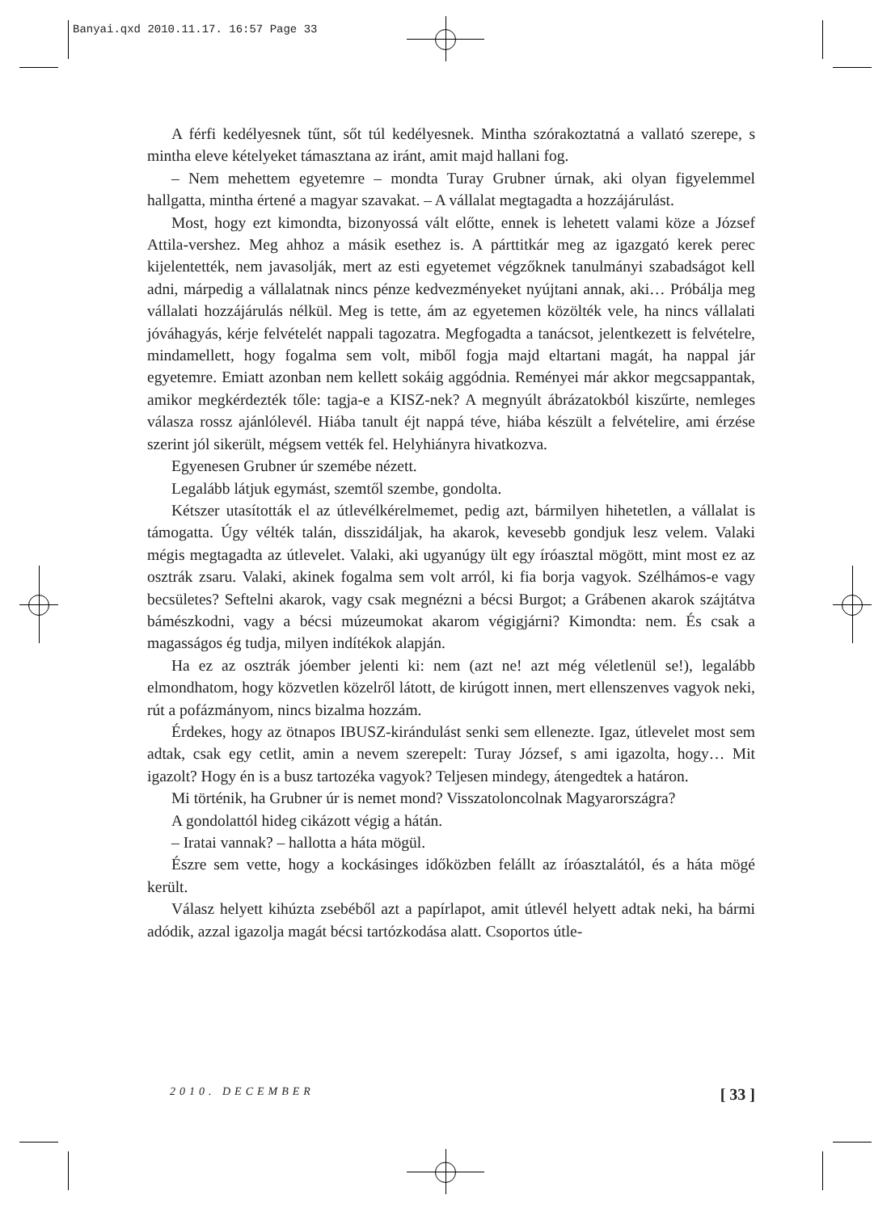Banyai.qxd 2010.11.17. 16:57 Page 33
A férfi kedélyesnek tűnt, sőt túl kedélyesnek. Mintha szórakoztatná a vallató szerepe, s mintha eleve kételyeket támasztana az iránt, amit majd hallani fog.
– Nem mehettem egyetemre – mondta Turay Grubner úrnak, aki olyan figyelemmel hallgatta, mintha értené a magyar szavakat. – A vállalat megtagadta a hozzájárulást.
Most, hogy ezt kimondta, bizonyossá vált előtte, ennek is lehetett valami köze a József Attila-vershez. Meg ahhoz a másik esethez is. A párttitkár meg az igazgató kerek perec kijelentették, nem javasolják, mert az esti egyetemet végzőknek tanulmányi szabadságot kell adni, márpedig a vállalatnak nincs pénze kedvezményeket nyújtani annak, aki… Próbálja meg vállalati hozzájárulás nélkül. Meg is tette, ám az egyetemen közölték vele, ha nincs vállalati jóváhagyás, kérje felvételét nappali tagozatra. Megfogadta a tanácsot, jelentkezett is felvételre, mindamellett, hogy fogalma sem volt, miből fogja majd eltartani magát, ha nappal jár egyetemre. Emiatt azonban nem kellett sokáig aggódnia. Reményei már akkor megcsappantak, amikor megkérdezték tőle: tagja-e a KISZ-nek? A megnyúlt ábrázatokból kiszűrte, nemleges válasza rossz ajánlólevél. Hiába tanult éjt nappá téve, hiába készült a felvételire, ami érzése szerint jól sikerült, mégsem vették fel. Helyhiányra hivatkozva.
Egyenesen Grubner úr szemébe nézett.
Legalább látjuk egymást, szemtől szembe, gondolta.
Kétszer utasították el az útlevélkérelmemet, pedig azt, bármilyen hihetetlen, a vállalat is támogatta. Úgy vélték talán, disszidáljak, ha akarok, kevesebb gondjuk lesz velem. Valaki mégis megtagadta az útlevelet. Valaki, aki ugyanúgy ült egy íróasztal mögött, mint most ez az osztrák zsaru. Valaki, akinek fogalma sem volt arról, ki fia borja vagyok. Szélhámos-e vagy becsületes? Seftelni akarok, vagy csak megnézni a bécsi Burgot; a Grábenen akarok szájtátva bámészkodni, vagy a bécsi múzeumokat akarom végigjárni? Kimondta: nem. És csak a magasságos ég tudja, milyen indítékok alapján.
Ha ez az osztrák jóember jelenti ki: nem (azt ne! azt még véletlenül se!), legalább elmondhatom, hogy közvetlen közelről látott, de kirúgott innen, mert ellenszenves vagyok neki, rút a pofázmányom, nincs bizalma hozzám.
Érdekes, hogy az ötnapos IBUSZ-kirándulást senki sem ellenezte. Igaz, útlevelet most sem adtak, csak egy cetlit, amin a nevem szerepelt: Turay József, s ami igazolta, hogy… Mit igazolt? Hogy én is a busz tartozéka vagyok? Teljesen mindegy, átengedtek a határon.
Mi történik, ha Grubner úr is nemet mond? Visszatoloncolnak Magyarországra?
A gondolattól hideg cikázott végig a hátán.
– Iratai vannak? – hallotta a háta mögül.
Észre sem vette, hogy a kockásinges időközben felállt az íróasztalától, és a háta mögé került.
Válasz helyett kihúzta zsebéből azt a papírlapot, amit útlevél helyett adtak neki, ha bármi adódik, azzal igazolja magát bécsi tartózkodása alatt. Csoportos útle-
2010. DECEMBER [ 33 ]